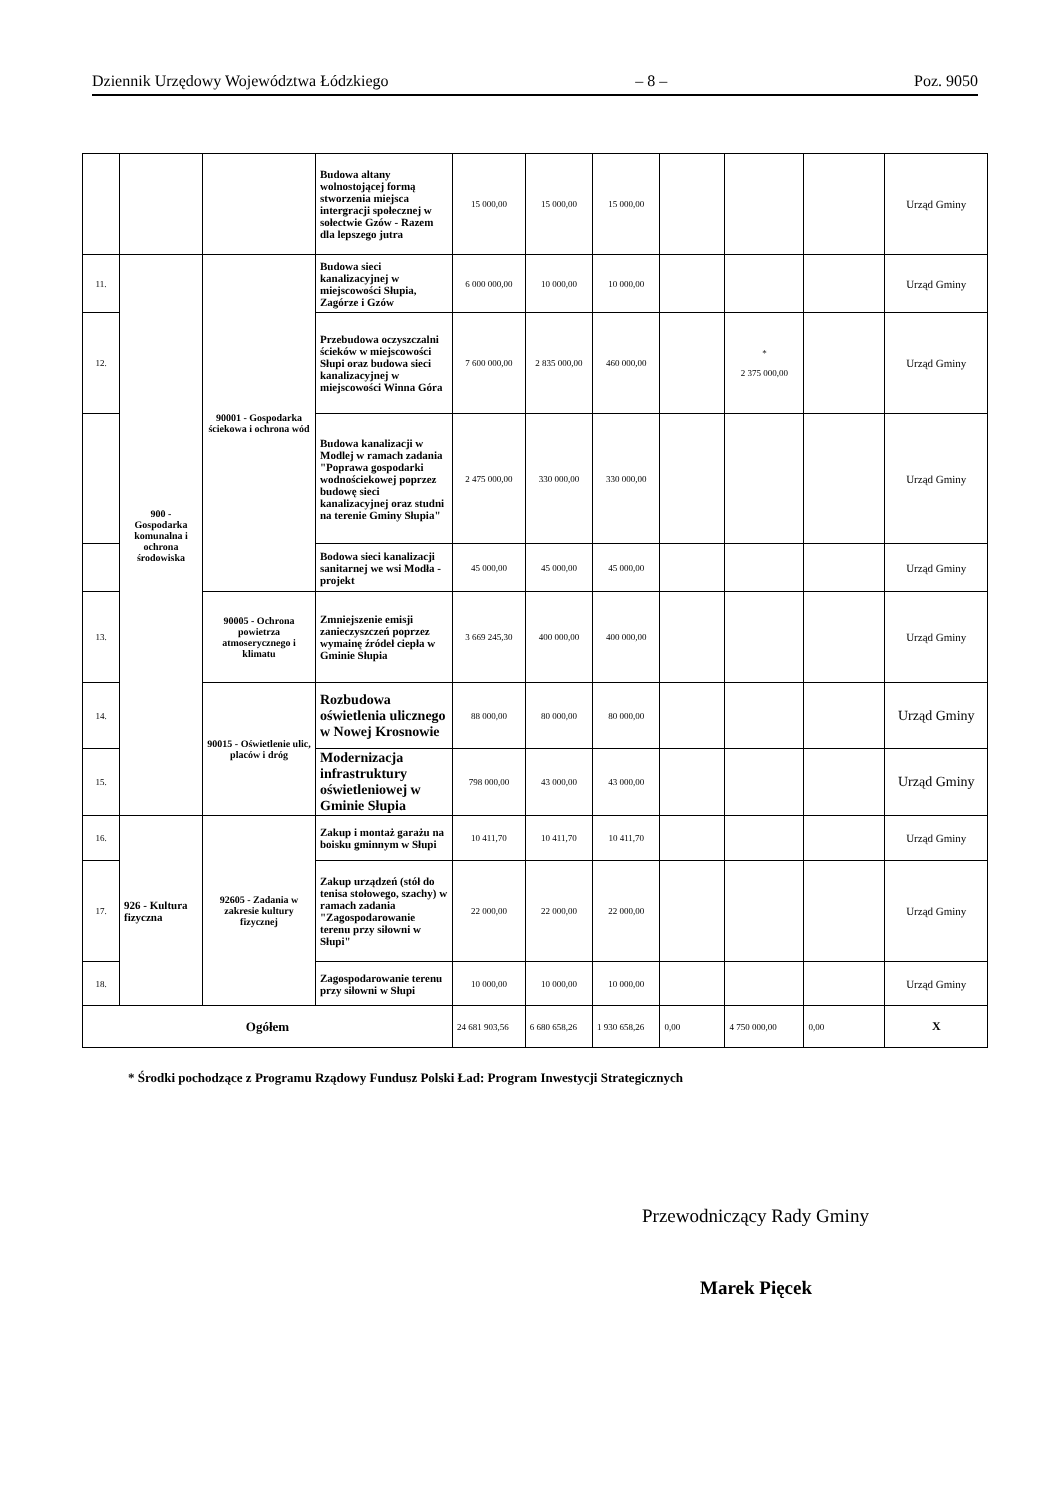Dziennik Urzędowy Województwa Łódzkiego – 8 – Poz. 9050
| | | | Budowa altany wolnostojącej formą stworzenia miejsca intergracji społecznej w sołectwie Gzów - Razem dla lepszego jutra | 15 000,00 | 15 000,00 | 15 000,00 | | | | Urząd Gminy |
| 11. | 900 - Gospodarka komunalna i ochrona środowiska | 90001 - Gospodarka ściekowa i ochrona wód | Budowa sieci kanalizacyjnej w miejscowości Słupia, Zagórze i Gzów | 6 000 000,00 | 10 000,00 | 10 000,00 | | | | Urząd Gminy |
| 12. | | | Przebudowa oczyszczalni ścieków w miejscowości Słupi oraz budowa sieci kanalizacyjnej w miejscowości Winna Góra | 7 600 000,00 | 2 835 000,00 | 460 000,00 | | * 2 375 000,00 | | Urząd Gminy |
| | | | Budowa kanalizacji w Modlej w ramach zadania "Poprawa gospodarki wodnościekowej poprzez budowę sieci kanalizacyjnej oraz studni na terenie Gminy Słupia" | 2 475 000,00 | 330 000,00 | 330 000,00 | | | | Urząd Gminy |
| | | | Bodowa sieci kanalizacji sanitarnej we wsi Modła - projekt | 45 000,00 | 45 000,00 | 45 000,00 | | | | Urząd Gminy |
| 13. | | 90005 - Ochrona powietrza atmoserycznego i klimatu | Zmniejszenie emisji zanieczyszczeń poprzez wymainę źródeł ciepła w Gminie Słupia | 3 669 245,30 | 400 000,00 | 400 000,00 | | | | Urząd Gminy |
| 14. | | 90015 - Oświetlenie ulic, placów i dróg | Rozbudowa oświetlenia ulicznego w Nowej Krosnowie | 88 000,00 | 80 000,00 | 80 000,00 | | | | Urząd Gminy |
| 15. | | | Modernizacja infrastruktury oświetleniowej w Gminie Słupia | 798 000,00 | 43 000,00 | 43 000,00 | | | | Urząd Gminy |
| 16. | 926 - Kultura fizyczna | 92605 - Zadania w zakresie kultury fizycznej | Zakup i montaż garażu na boisku gminnym w Słupi | 10 411,70 | 10 411,70 | 10 411,70 | | | | Urząd Gminy |
| 17. | | | Zakup urządzeń (stół do tenisa stołowego, szachy) w ramach zadania "Zagospodarowanie terenu przy siłowni w Słupi" | 22 000,00 | 22 000,00 | 22 000,00 | | | | Urząd Gminy |
| 18. | | | Zagospodarowanie terenu przy siłowni w Słupi | 10 000,00 | 10 000,00 | 10 000,00 | | | | Urząd Gminy |
| Ogółem | | | | 24 681 903,56 | 6 680 658,26 | 1 930 658,26 | 0,00 | 4 750 000,00 | 0,00 | X |
* Środki pochodzące z Programu Rządowy Fundusz Polski Ład: Program Inwestycji Strategicznych
Przewodniczący Rady Gminy
Marek Pięcek